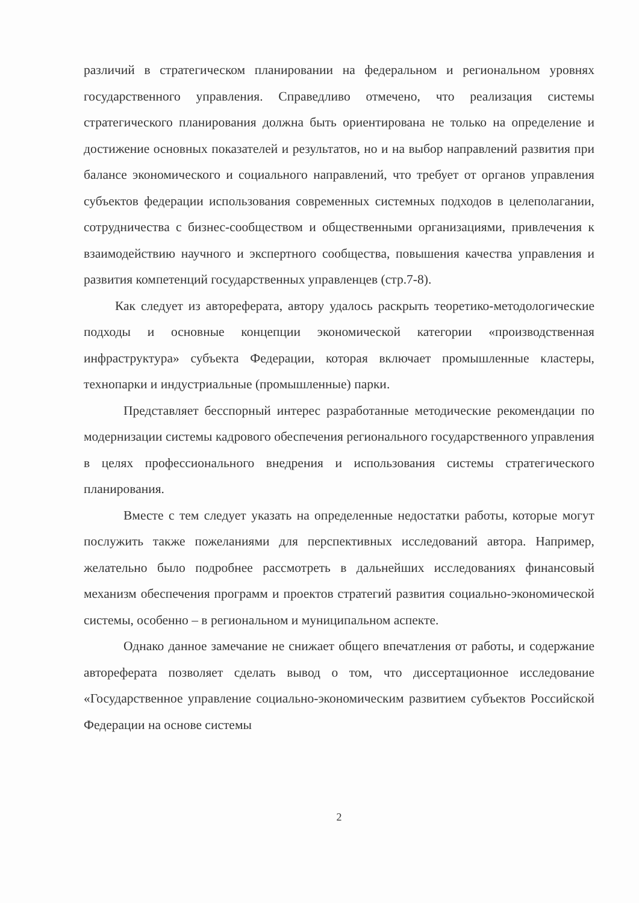различий в стратегическом планировании на федеральном и региональном уровнях государственного управления. Справедливо отмечено, что реализация системы стратегического планирования должна быть ориентирована не только на определение и достижение основных показателей и результатов, но и на выбор направлений развития при балансе экономического и социального направлений, что требует от органов управления субъектов федерации использования современных системных подходов в целеполагании, сотрудничества с бизнес-сообществом и общественными организациями, привлечения к взаимодействию научного и экспертного сообщества, повышения качества управления и развития компетенций государственных управленцев (стр.7-8).
Как следует из автореферата, автору удалось раскрыть теоретико-методологические подходы и основные концепции экономической категории «производственная инфраструктура» субъекта Федерации, которая включает промышленные кластеры, технопарки и индустриальные (промышленные) парки.
Представляет бесспорный интерес разработанные методические рекомендации по модернизации системы кадрового обеспечения регионального государственного управления в целях профессионального внедрения и использования системы стратегического планирования.
Вместе с тем следует указать на определенные недостатки работы, которые могут послужить также пожеланиями для перспективных исследований автора. Например, желательно было подробнее рассмотреть в дальнейших исследованиях финансовый механизм обеспечения программ и проектов стратегий развития социально-экономической системы, особенно – в региональном и муниципальном аспекте.
Однако данное замечание не снижает общего впечатления от работы, и содержание автореферата позволяет сделать вывод о том, что диссертационное исследование «Государственное управление социально-экономическим развитием субъектов Российской Федерации на основе системы
2